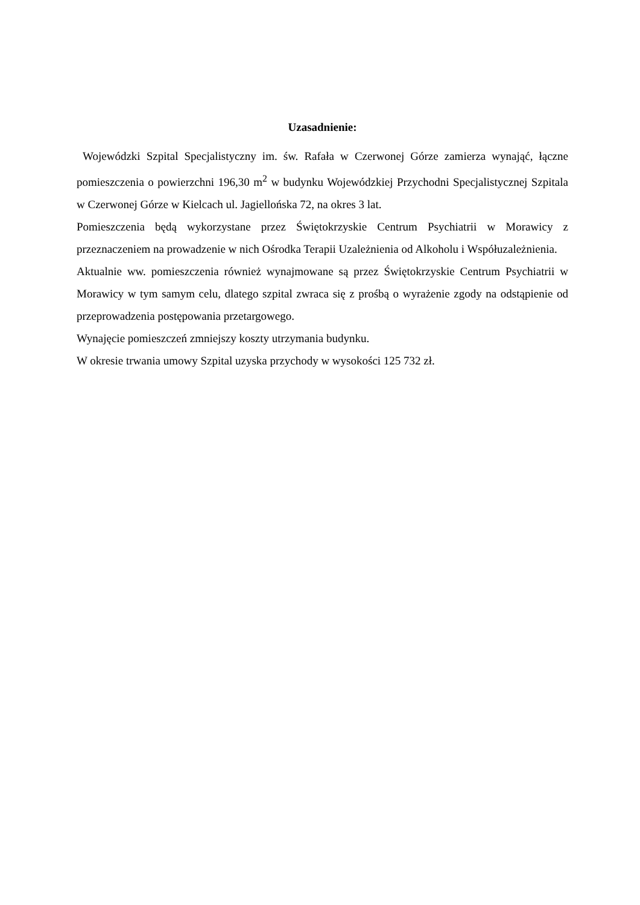Uzasadnienie:
Wojewódzki Szpital Specjalistyczny im. św. Rafała w Czerwonej Górze zamierza wynająć, łączne pomieszczenia o powierzchni 196,30 m<sup>2</sup> w budynku Wojewódzkiej Przychodni Specjalistycznej Szpitala w Czerwonej Górze w Kielcach ul. Jagiellońska 72, na okres 3 lat.
Pomieszczenia będą wykorzystane przez Świętokrzyskie Centrum Psychiatrii w Morawicy z przeznaczeniem na prowadzenie w nich Ośrodka Terapii Uzależnienia od Alkoholu i Współuzależnienia.
Aktualnie ww. pomieszczenia również wynajmowane są przez Świętokrzyskie Centrum Psychiatrii w Morawicy w tym samym celu, dlatego szpital zwraca się z prośbą o wyrażenie zgody na odstąpienie od przeprowadzenia postępowania przetargowego.
Wynajęcie pomieszczeń zmniejszy koszty utrzymania budynku.
W okresie trwania umowy Szpital uzyska przychody w wysokości 125 732 zł.